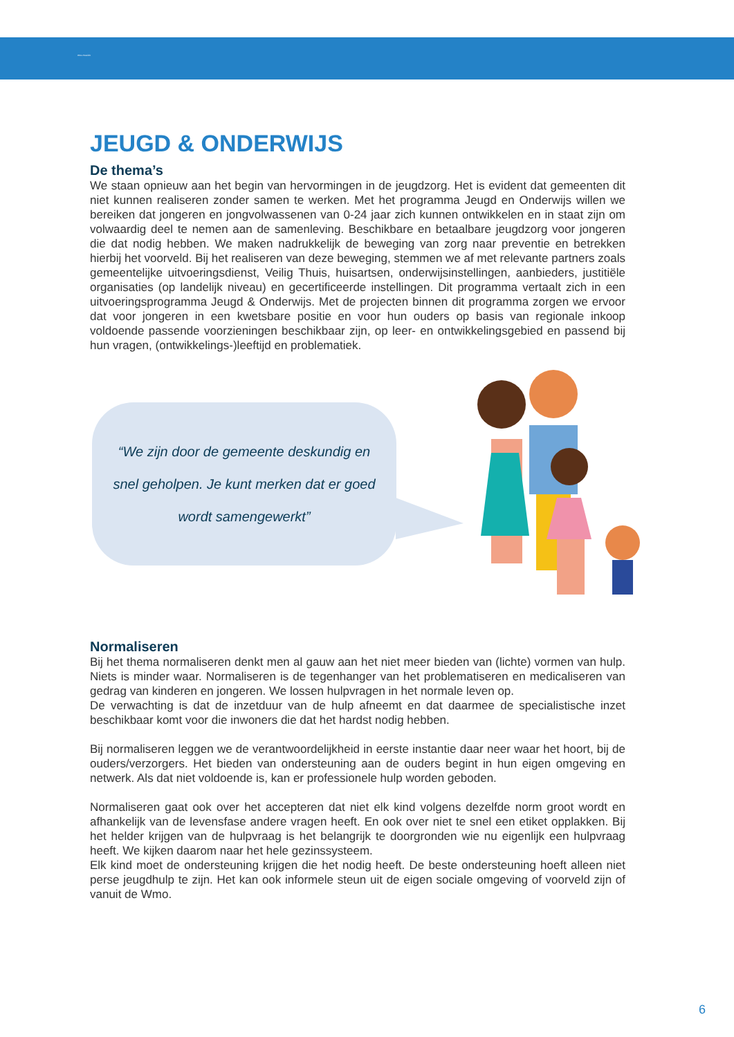Wmo-Toezicht
JEUGD & ONDERWIJS
De thema’s
We staan opnieuw aan het begin van hervormingen in de jeugdzorg. Het is evident dat gemeenten dit niet kunnen realiseren zonder samen te werken. Met het programma Jeugd en Onderwijs willen we bereiken dat jongeren en jongvolwassenen van 0-24 jaar zich kunnen ontwikkelen en in staat zijn om volwaardig deel te nemen aan de samenleving. Beschikbare en betaalbare jeugdzorg voor jongeren die dat nodig hebben. We maken nadrukkelijk de beweging van zorg naar preventie en betrekken hierbij het voorveld. Bij het realiseren van deze beweging, stemmen we af met relevante partners zoals gemeentelijke uitvoeringsdienst, Veilig Thuis, huisartsen, onderwijsinstellingen, aanbieders, justitiële organisaties (op landelijk niveau) en gecertificeerde instellingen. Dit programma vertaalt zich in een uitvoeringsprogramma Jeugd & Onderwijs. Met de projecten binnen dit programma zorgen we ervoor dat voor jongeren in een kwetsbare positie en voor hun ouders op basis van regionale inkoop voldoende passende voorzieningen beschikbaar zijn, op leer- en ontwikkelingsgebied en passend bij hun vragen, (ontwikkelings-)leeftijd en problematiek.
“We zijn door de gemeente deskundig en snel geholpen. Je kunt merken dat er goed wordt samengewerkt”
Normaliseren
Bij het thema normaliseren denkt men al gauw aan het niet meer bieden van (lichte) vormen van hulp. Niets is minder waar. Normaliseren is de tegenhanger van het problematiseren en medicaliseren van gedrag van kinderen en jongeren. We lossen hulpvragen in het normale leven op.
De verwachting is dat de inzetduur van de hulp afneemt en dat daarmee de specialistische inzet beschikbaar komt voor die inwoners die dat het hardst nodig hebben.
Bij normaliseren leggen we de verantwoordelijkheid in eerste instantie daar neer waar het hoort, bij de ouders/verzorgers. Het bieden van ondersteuning aan de ouders begint in hun eigen omgeving en netwerk. Als dat niet voldoende is, kan er professionele hulp worden geboden.
Normaliseren gaat ook over het accepteren dat niet elk kind volgens dezelfde norm groot wordt en afhankelijk van de levensfase andere vragen heeft. En ook over niet te snel een etiket opplakken. Bij het helder krijgen van de hulpvraag is het belangrijk te doorgronden wie nu eigenlijk een hulpvraag heeft. We kijken daarom naar het hele gezinssysteem.
Elk kind moet de ondersteuning krijgen die het nodig heeft. De beste ondersteuning hoeft alleen niet perse jeugdhulp te zijn. Het kan ook informele steun uit de eigen sociale omgeving of voorveld zijn of vanuit de Wmo.
6